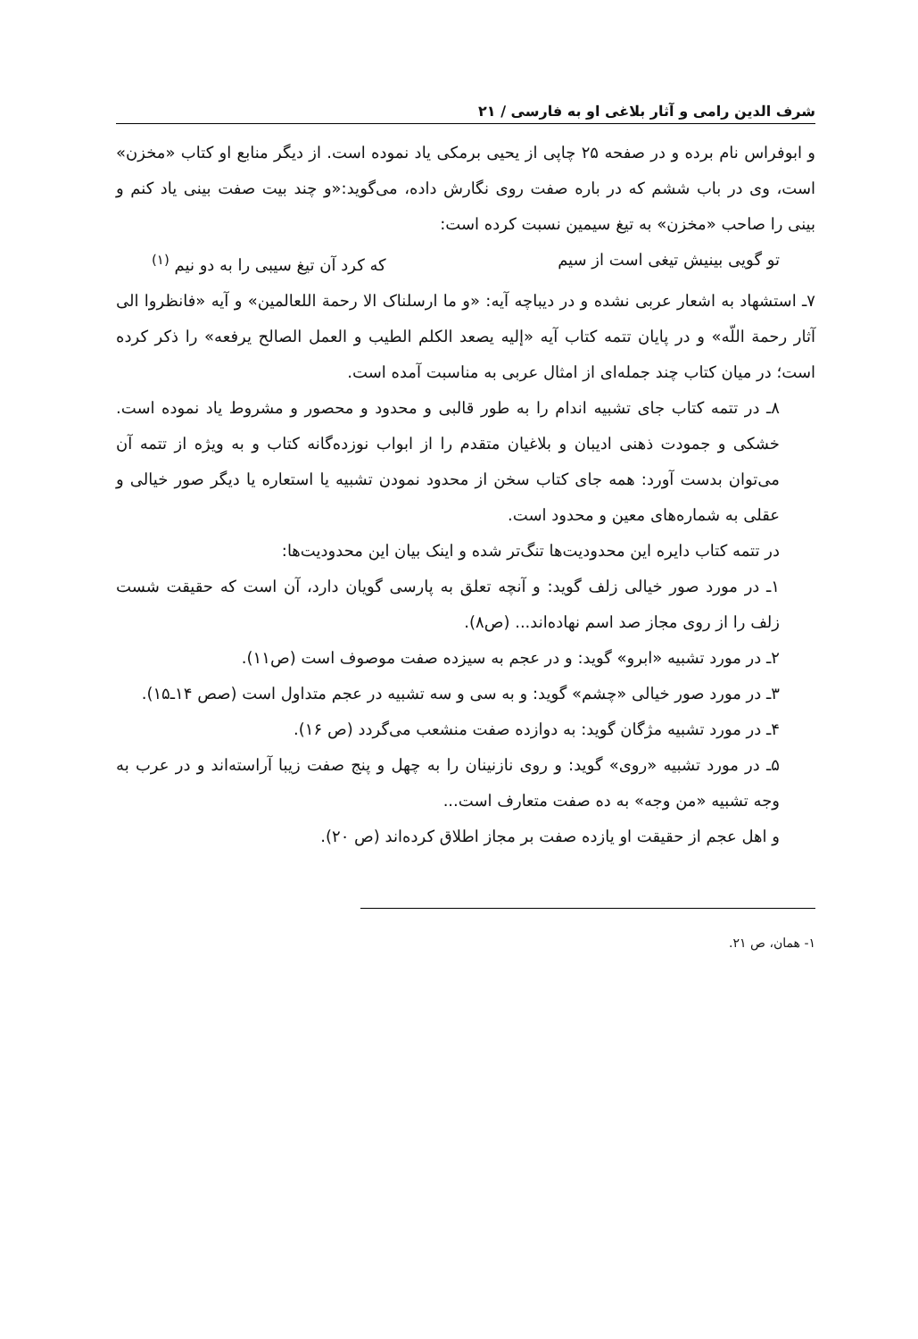شرف الدین رامی و آثار بلاغی او به فارسی / ۲۱
و ابوفراس نام برده و در صفحه ۲۵ چاپی از یحیی برمکی یاد نموده است. از دیگر منابع او کتاب «مخزن» است، وی در باب ششم که در باره صفت روی نگارش داده، می‌گوید:«و چند بیت صفت بینی یاد کنم و بینی را صاحب «مخزن» به تیغ سیمین نسبت کرده است:
تو گویی بینیش تیغی است از سیم که کرد آن تیغ سیبی را به دو نیم <sup>(۱)</sup>
۷ـ استشهاد به اشعار عربی نشده و در دیباچه آیه: «و ما ارسلناک الا رحمة اللعالمین» و آیه «فانظروا الی آثار رحمة اللّه» و در پایان تتمه کتاب آیه «إلیه یصعد الکلم الطیب و العمل الصالح یرفعه» را ذکر کرده است؛ در میان کتاب چند جمله‌ای از امثال عربی به مناسبت آمده است.
۸ـ در تتمه کتاب جای تشبیه اندام را به طور قالبی و محدود و محصور و مشروط یاد نموده است. خشکی و جمودت ذهنی ادیبان و بلاغیان متقدم را از ابواب نوزده‌گانه کتاب و به ویژه از تتمه آن می‌توان بدست آورد: همه جای کتاب سخن از محدود نمودن تشبیه یا استعاره یا دیگر صور خیالی و عقلی به شماره‌های معین و محدود است.
در تتمه کتاب دایره این محدودیت‌ها تنگ‌تر شده و اینک بیان این محدودیت‌ها:
۱ـ در مورد صور خیالی زلف گوید: و آنچه تعلق به پارسی گویان دارد، آن است که حقیقت شست زلف را از روی مجاز صد اسم نهاده‌اند... (ص۸).
۲ـ در مورد تشبیه «ابرو» گوید: و در عجم به سیزده صفت موصوف است (ص۱۱).
۳ـ در مورد صور خیالی «چشم» گوید: و به سی و سه تشبیه در عجم متداول است (صص ۱۴ـ۱۵).
۴ـ در مورد تشبیه مژگان گوید: به دوازده صفت منشعب می‌گردد (ص ۱۶).
۵ـ در مورد تشبیه «روی» گوید: و روی نازنینان را به چهل و پنج صفت زیبا آراسته‌اند و در عرب به وجه تشبیه «من وجه» به ده صفت متعارف است...
و اهل عجم از حقیقت او یازده صفت بر مجاز اطلاق کرده‌اند (ص ۲۰).
۱- همان، ص ۲۱.